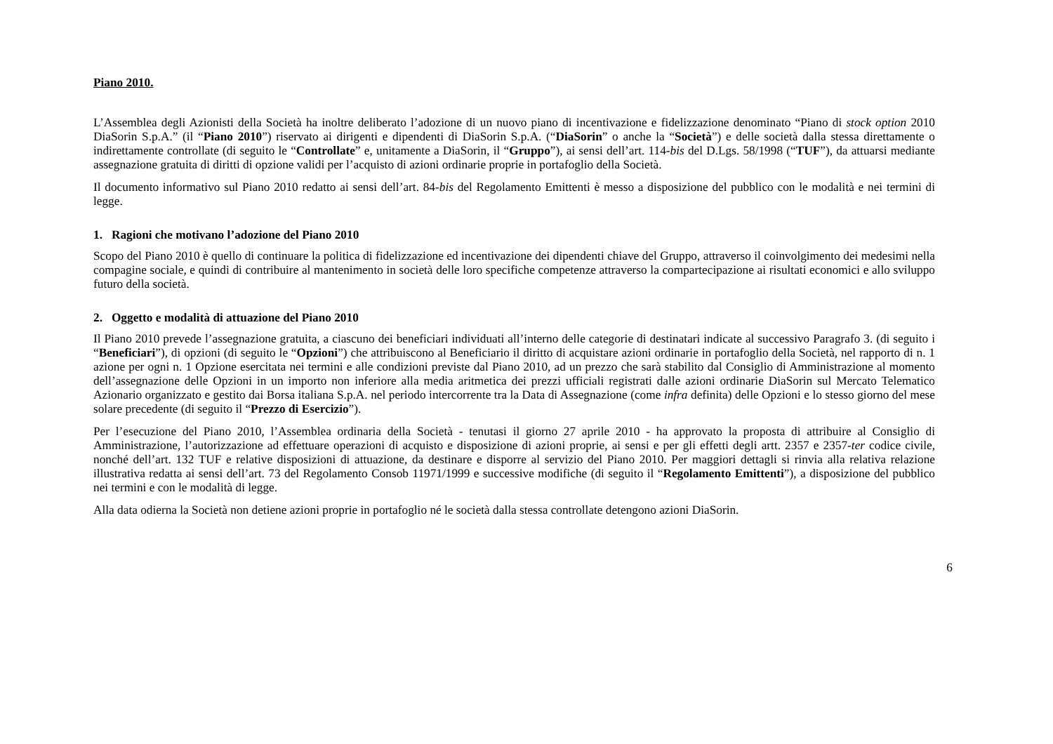Piano 2010.
L’Assemblea degli Azionisti della Società ha inoltre deliberato l’adozione di un nuovo piano di incentivazione e fidelizzazione denominato “Piano di stock option 2010 DiaSorin S.p.A.” (il “Piano 2010”) riservato ai dirigenti e dipendenti di DiaSorin S.p.A. (“DiaSorin” o anche la “Società”) e delle società dalla stessa direttamente o indirettamente controllate (di seguito le “Controllate” e, unitamente a DiaSorin, il “Gruppo”), ai sensi dell’art. 114-bis del D.Lgs. 58/1998 (“TUF”), da attuarsi mediante assegnazione gratuita di diritti di opzione validi per l’acquisto di azioni ordinarie proprie in portafoglio della Società.
Il documento informativo sul Piano 2010 redatto ai sensi dell’art. 84-bis del Regolamento Emittenti è messo a disposizione del pubblico con le modalità e nei termini di legge.
1. Ragioni che motivano l’adozione del Piano 2010
Scopo del Piano 2010 è quello di continuare la politica di fidelizzazione ed incentivazione dei dipendenti chiave del Gruppo, attraverso il coinvolgimento dei medesimi nella compagine sociale, e quindi di contribuire al mantenimento in società delle loro specifiche competenze attraverso la compartecipazione ai risultati economici e allo sviluppo futuro della società.
2. Oggetto e modalità di attuazione del Piano 2010
Il Piano 2010 prevede l’assegnazione gratuita, a ciascuno dei beneficiari individuati all’interno delle categorie di destinatari indicate al successivo Paragrafo 3. (di seguito i “Beneficiari”), di opzioni (di seguito le “Opzioni”) che attribuiscono al Beneficiario il diritto di acquistare azioni ordinarie in portafoglio della Società, nel rapporto di n. 1 azione per ogni n. 1 Opzione esercitata nei termini e alle condizioni previste dal Piano 2010, ad un prezzo che sarà stabilito dal Consiglio di Amministrazione al momento dell’assegnazione delle Opzioni in un importo non inferiore alla media aritmetica dei prezzi ufficiali registrati dalle azioni ordinarie DiaSorin sul Mercato Telematico Azionario organizzato e gestito dai Borsa italiana S.p.A. nel periodo intercorrente tra la Data di Assegnazione (come infra definita) delle Opzioni e lo stesso giorno del mese solare precedente (di seguito il “Prezzo di Esercizio”).
Per l’esecuzione del Piano 2010, l’Assemblea ordinaria della Società - tenutasi il giorno 27 aprile 2010 - ha approvato la proposta di attribuire al Consiglio di Amministrazione, l’autorizzazione ad effettuare operazioni di acquisto e disposizione di azioni proprie, ai sensi e per gli effetti degli artt. 2357 e 2357-ter codice civile, nonché dell’art. 132 TUF e relative disposizioni di attuazione, da destinare e disporre al servizio del Piano 2010. Per maggiori dettagli si rinvia alla relativa relazione illustrativa redatta ai sensi dell’art. 73 del Regolamento Consob 11971/1999 e successive modifiche (di seguito il “Regolamento Emittenti”), a disposizione del pubblico nei termini e con le modalità di legge.
Alla data odierna la Società non detiene azioni proprie in portafoglio né le società dalla stessa controllate detengono azioni DiaSorin.
6